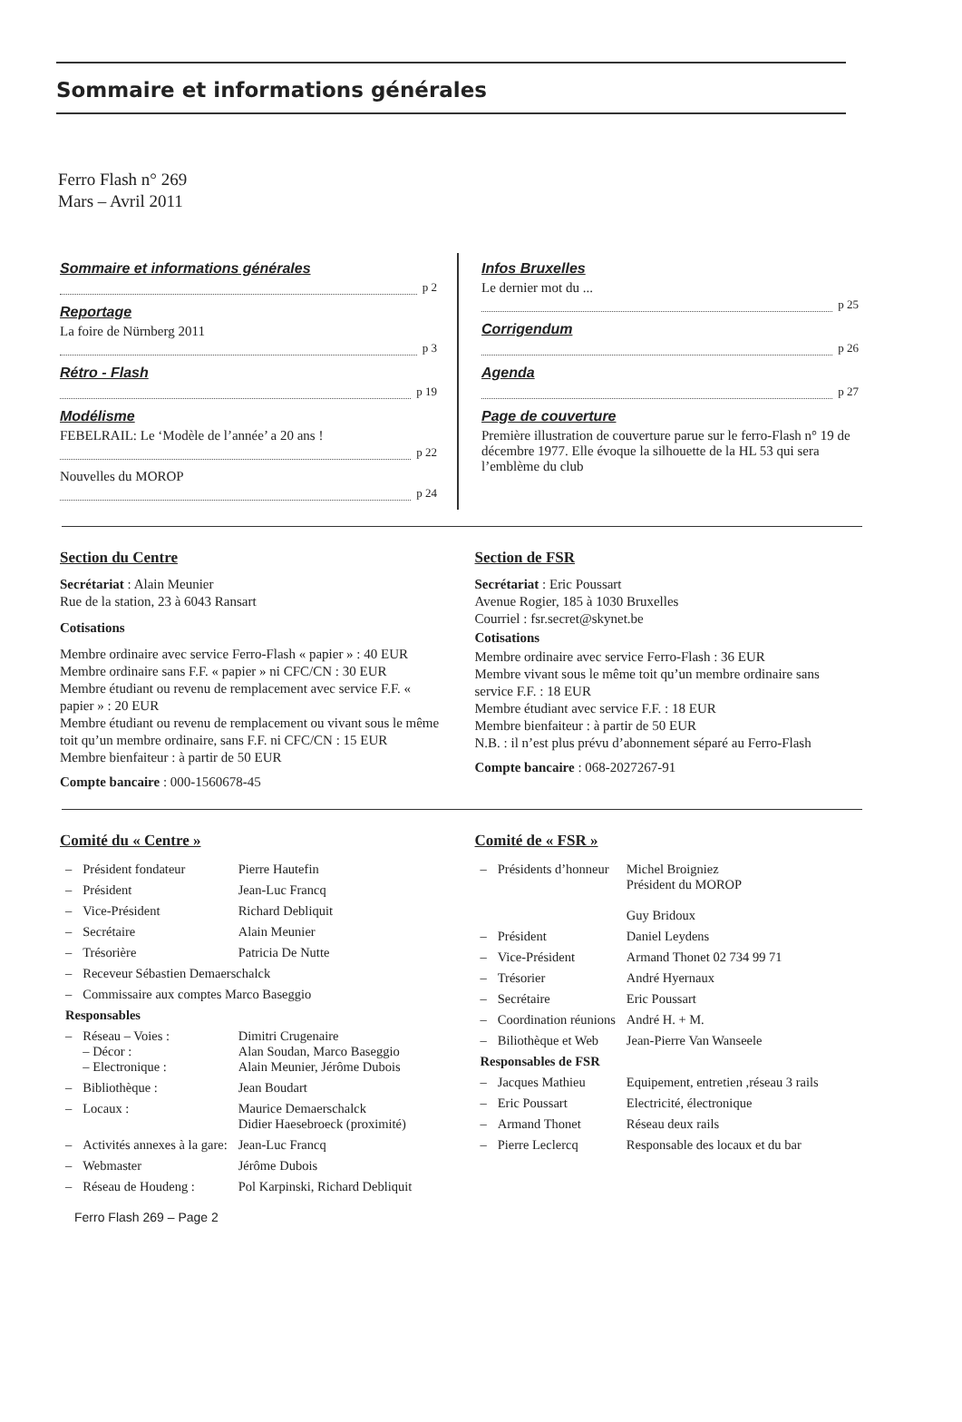Sommaire et informations générales
Ferro Flash n° 269
Mars – Avril 2011
Sommaire et informations générales
p 2
Reportage
La foire de Nürnberg 2011
p 3
Rétro - Flash
p 19
Modélisme
FEBELRAIL: Le ‘Modèle de l’année’ a 20 ans !
p 22
Nouvelles du MOROP
p 24
Infos Bruxelles
Le dernier mot du ...
p 25
Corrigendum
p 26
Agenda
p 27
Page de couverture
Première illustration de couverture parue sur le ferro-Flash n° 19 de décembre 1977. Elle évoque la silhouette de la HL 53 qui sera l’emblème du club
Section du Centre
Secrétariat : Alain Meunier
Rue de la station, 23 à 6043 Ransart
Cotisations
Membre ordinaire avec service Ferro-Flash « papier » : 40 EUR
Membre ordinaire sans F.F. « papier » ni CFC/CN : 30 EUR
Membre étudiant ou revenu de remplacement avec service F.F. « papier » : 20 EUR
Membre étudiant ou revenu de remplacement ou vivant sous le même toit qu’un membre ordinaire, sans F.F. ni CFC/CN : 15 EUR
Membre bienfaiteur : à partir de 50 EUR
Compte bancaire : 000-1560678-45
Section de FSR
Secrétariat : Eric Poussart
Avenue Rogier, 185 à 1030 Bruxelles
Courriel : fsr.secret@skynet.be
Cotisations
Membre ordinaire avec service Ferro-Flash : 36 EUR
Membre vivant sous le même toit qu’un membre ordinaire sans service F.F. : 18 EUR
Membre étudiant avec service F.F. : 18 EUR
Membre bienfaiteur : à partir de 50 EUR
N.B. : il n’est plus prévu d’abonnement séparé au Ferro-Flash
Compte bancaire : 068-2027267-91
Comité du « Centre »
| – | Président fondateur | Pierre Hautefin |
| – | Président | Jean-Luc Francq |
| – | Vice-Président | Richard Debliquit |
| – | Secrétaire | Alain Meunier |
| – | Trésorière | Patricia De Nutte |
| – | Receveur Sébastien Demaerschalck | |
| – | Commissaire aux comptes Marco Baseggio | |
| Responsables | | |
| – | Réseau – Voies : – Décor : – Electronique : | Dimitri Crugenaire Alan Soudan, Marco Baseggio Alain Meunier, Jérôme Dubois |
| – | Bibliothèque : | Jean Boudart |
| – | Locaux : | Maurice Demaerschalck Didier Haesebroeck (proximité) |
| – | Activités annexes à la gare: | Jean-Luc Francq |
| – | Webmaster | Jérôme Dubois |
| – | Réseau de Houdeng : | Pol Karpinski, Richard Debliquit |
Comité de « FSR »
| – | Présidents d’honneur | Michel Broigniez Président du MOROP Guy Bridoux |
| – | Président | Daniel Leydens |
| – | Vice-Président | Armand Thonet 02 734 99 71 |
| – | Trésorier | André Hyernaux |
| – | Secrétaire | Eric Poussart |
| – | Coordination réunions | André H. + M. |
| – | Biliothèque et Web | Jean-Pierre Van Wanseele |
| Responsables de FSR | | |
| – | Jacques Mathieu | Equipement, entretien ,réseau 3 rails |
| – | Eric Poussart | Electricité, électronique |
| – | Armand Thonet | Réseau deux rails |
| – | Pierre Leclercq | Responsable des locaux et du bar |
Ferro Flash 269 – Page 2